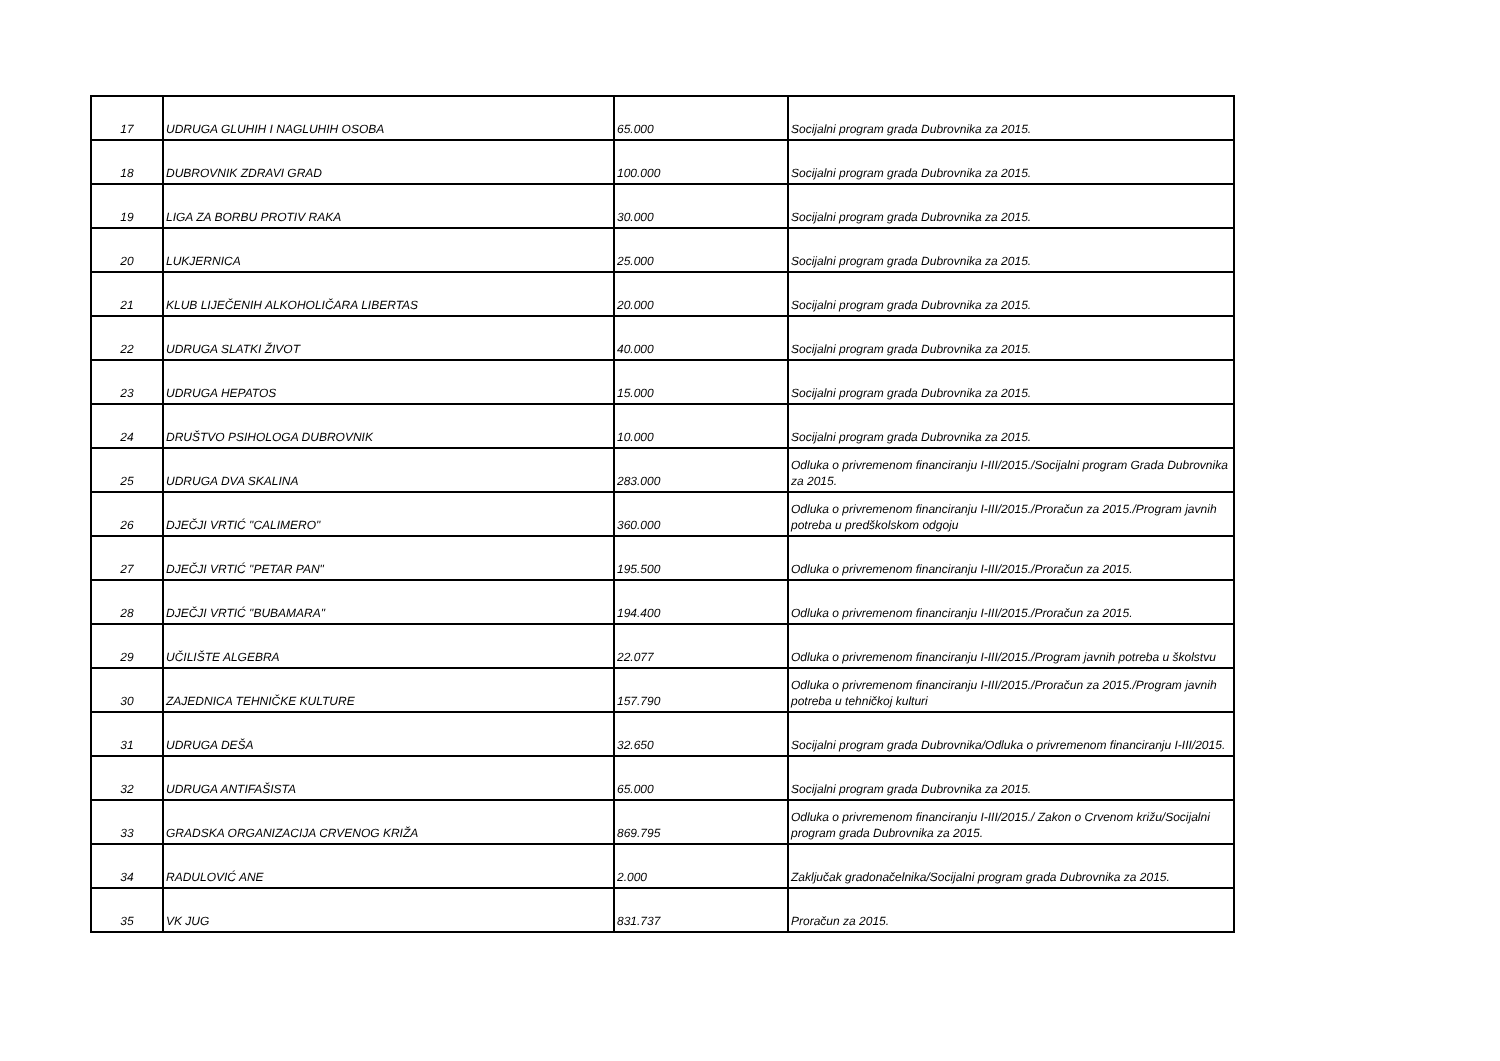| 17 | UDRUGA GLUHIH I NAGLUHIH OSOBA | 65.000 | Socijalni program grada Dubrovnika za 2015. |
| 18 | DUBROVNIK ZDRAVI GRAD | 100.000 | Socijalni program grada Dubrovnika za 2015. |
| 19 | LIGA ZA BORBU PROTIV RAKA | 30.000 | Socijalni program grada Dubrovnika za 2015. |
| 20 | LUKJERNICA | 25.000 | Socijalni program grada Dubrovnika za 2015. |
| 21 | KLUB LIJEČENIH ALKOHOLIČARA LIBERTAS | 20.000 | Socijalni program grada Dubrovnika za 2015. |
| 22 | UDRUGA SLATKI ŽIVOT | 40.000 | Socijalni program grada Dubrovnika za 2015. |
| 23 | UDRUGA HEPATOS | 15.000 | Socijalni program grada Dubrovnika za 2015. |
| 24 | DRUŠTVO PSIHOLOGA DUBROVNIK | 10.000 | Socijalni program grada Dubrovnika za 2015. |
| 25 | UDRUGA DVA SKALINA | 283.000 | Odluka o privremenom financiranju I-III/2015./Socijalni program Grada Dubrovnika za 2015. |
| 26 | DJEČJI VRTIĆ "CALIMERO" | 360.000 | Odluka o privremenom financiranju I-III/2015./Proračun za 2015./Program javnih potreba u predškolskom odgoju |
| 27 | DJEČJI VRTIĆ "PETAR PAN" | 195.500 | Odluka o privremenom financiranju I-III/2015./Proračun za 2015. |
| 28 | DJEČJI VRTIĆ "BUBAMARA" | 194.400 | Odluka o privremenom financiranju I-III/2015./Proračun za 2015. |
| 29 | UČILIŠTE ALGEBRA | 22.077 | Odluka o privremenom financiranju I-III/2015./Program javnih potreba u školstvu |
| 30 | ZAJEDNICA TEHNIČKE KULTURE | 157.790 | Odluka o privremenom financiranju I-III/2015./Proračun za 2015./Program javnih potreba u tehničkoj kulturi |
| 31 | UDRUGA DEŠA | 32.650 | Socijalni program grada Dubrovnika/Odluka o privremenom financiranju I-III/2015. |
| 32 | UDRUGA ANTIFAŠISTA | 65.000 | Socijalni program grada Dubrovnika za 2015. |
| 33 | GRADSKA ORGANIZACIJA CRVENOG KRIŽA | 869.795 | Odluka o privremenom financiranju I-III/2015./ Zakon o Crvenom križu/Socijalni program grada Dubrovnika za 2015. |
| 34 | RADULOVIĆ ANE | 2.000 | Zaključak gradonačelnika/Socijalni program grada Dubrovnika za 2015. |
| 35 | VK JUG | 831.737 | Proračun za 2015. |